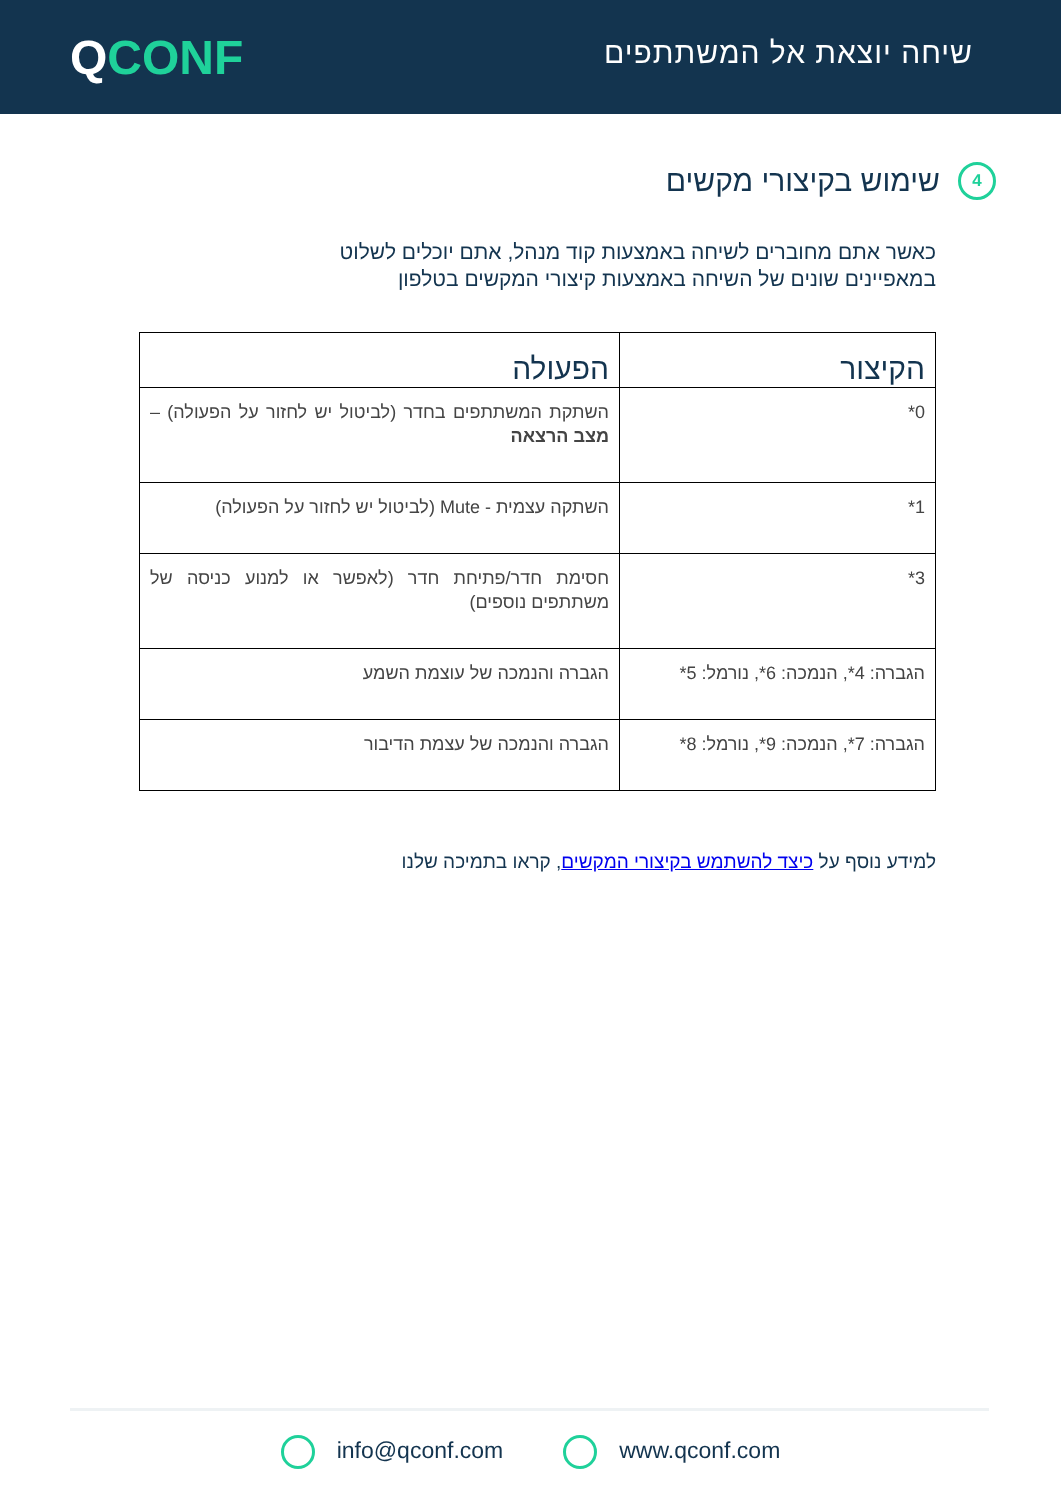שיחה יוצאת אל המשתתפים
QCONF
4 שימוש בקיצורי מקשים
כאשר אתם מחוברים לשיחה באמצעות קוד מנהל, אתם יוכלים לשלוט
במאפיינים שונים של השיחה באמצעות קיצורי המקשים בטלפון
| הקיצור | הפעולה |
| --- | --- |
| 0* | השתקת המשתתפים בחדר (לביטול יש לחזור על הפעולה) – מצב הרצאה |
| 1* | השתקה עצמית - Mute (לביטול יש לחזור על הפעולה) |
| 3* | חסימת חדר/פתיחת חדר (לאפשר או למנוע כניסה של משתתפים נוספים) |
| הגברה: 4*, הנמכה: 6*, נורמל: 5* | הגברה והנמכה של עוצמת השמע |
| הגברה: 7*, הנמכה: 9*, נורמל: 8* | הגברה והנמכה של עצמת הדיבור |
למידע נוסף על כיצד להשתמש בקיצורי המקשים, קראו בתמיכה שלנו
info@qconf.com www.qconf.com